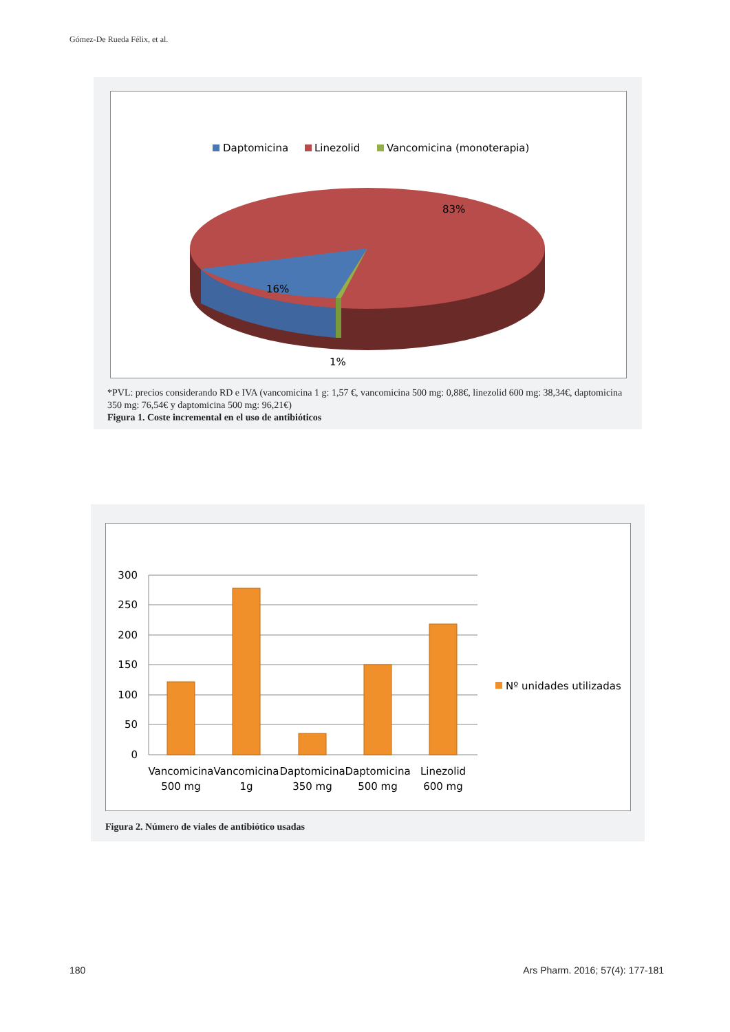Gómez-De Rueda Félix, et al.
Daptomicina
Linezolid
Vancomicina (monoterapia)
83%
16%
1%
*PVL: precios considerando RD e IVA (vancomicina 1 g: 1,57 €, vancomicina 500 mg: 0,88€, linezolid 600 mg: 38,34€, daptomicina 350 mg: 76,54€ y daptomicina 500 mg: 96,21€)
Figura 1. Coste incremental en el uso de antibióticos
300
250
200
150
100
50
0
Vancomicina
500 mg
Vancomicina
1g
Daptomicina
350 mg
Daptomicina
500 mg
Linezolid
600 mg
Nº unidades utilizadas
Figura 2. Número de viales de antibiótico usadas
180
Ars Pharm. 2016; 57(4): 177-181